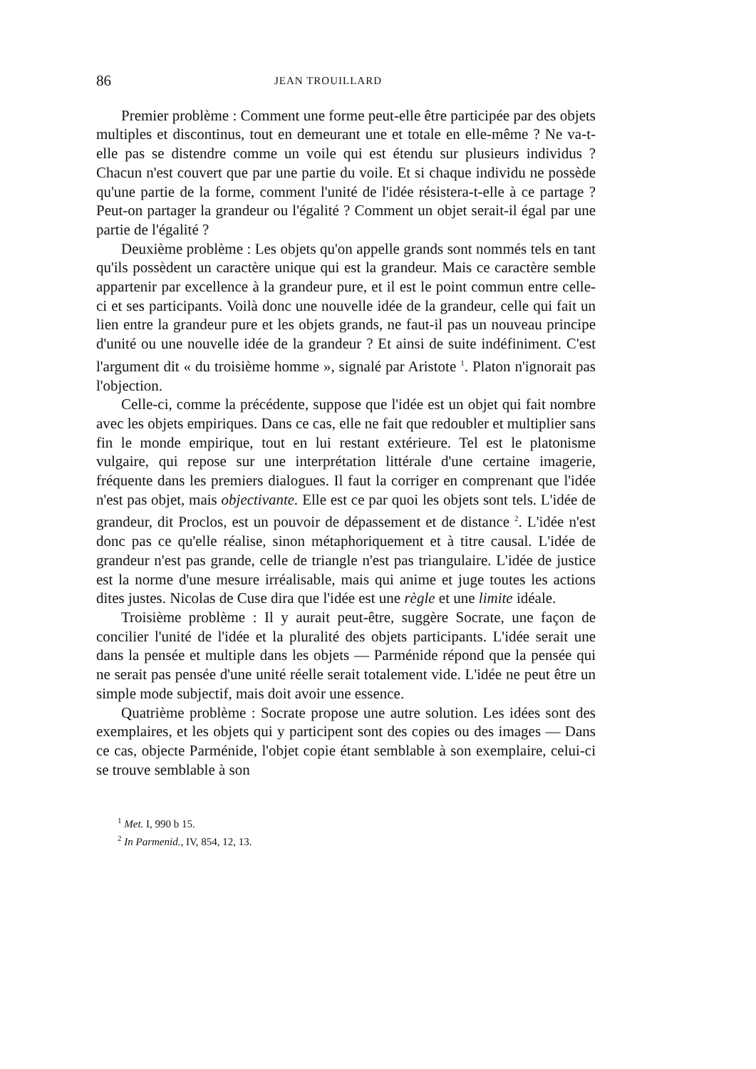86 JEAN TROUILLARD
Premier problème : Comment une forme peut-elle être participée par des objets multiples et discontinus, tout en demeurant une et totale en elle-même ? Ne va-t-elle pas se distendre comme un voile qui est étendu sur plusieurs individus ? Chacun n'est couvert que par une partie du voile. Et si chaque individu ne possède qu'une partie de la forme, comment l'unité de l'idée résistera-t-elle à ce partage ? Peut-on partager la grandeur ou l'égalité ? Comment un objet serait-il égal par une partie de l'égalité ?
Deuxième problème : Les objets qu'on appelle grands sont nommés tels en tant qu'ils possèdent un caractère unique qui est la grandeur. Mais ce caractère semble appartenir par excellence à la grandeur pure, et il est le point commun entre celle-ci et ses participants. Voilà donc une nouvelle idée de la grandeur, celle qui fait un lien entre la grandeur pure et les objets grands, ne faut-il pas un nouveau principe d'unité ou une nouvelle idée de la grandeur ? Et ainsi de suite indéfiniment. C'est l'argument dit « du troisième homme », signalé par Aristote <sup>1</sup>. Platon n'ignorait pas l'objection.
Celle-ci, comme la précédente, suppose que l'idée est un objet qui fait nombre avec les objets empiriques. Dans ce cas, elle ne fait que redoubler et multiplier sans fin le monde empirique, tout en lui restant extérieure. Tel est le platonisme vulgaire, qui repose sur une interprétation littérale d'une certaine imagerie, fréquente dans les premiers dialogues. Il faut la corriger en comprenant que l'idée n'est pas objet, mais objectivante. Elle est ce par quoi les objets sont tels. L'idée de grandeur, dit Proclos, est un pouvoir de dépassement et de distance <sup>2</sup>. L'idée n'est donc pas ce qu'elle réalise, sinon métaphoriquement et à titre causal. L'idée de grandeur n'est pas grande, celle de triangle n'est pas triangulaire. L'idée de justice est la norme d'une mesure irréalisable, mais qui anime et juge toutes les actions dites justes. Nicolas de Cuse dira que l'idée est une règle et une limite idéale.
Troisième problème : Il y aurait peut-être, suggère Socrate, une façon de concilier l'unité de l'idée et la pluralité des objets participants. L'idée serait une dans la pensée et multiple dans les objets — Parménide répond que la pensée qui ne serait pas pensée d'une unité réelle serait totalement vide. L'idée ne peut être un simple mode subjectif, mais doit avoir une essence.
Quatrième problème : Socrate propose une autre solution. Les idées sont des exemplaires, et les objets qui y participent sont des copies ou des images — Dans ce cas, objecte Parménide, l'objet copie étant semblable à son exemplaire, celui-ci se trouve semblable à son
<sup>1</sup> Met. I, 990 b 15.
<sup>2</sup> In Parmenid., IV, 854, 12, 13.